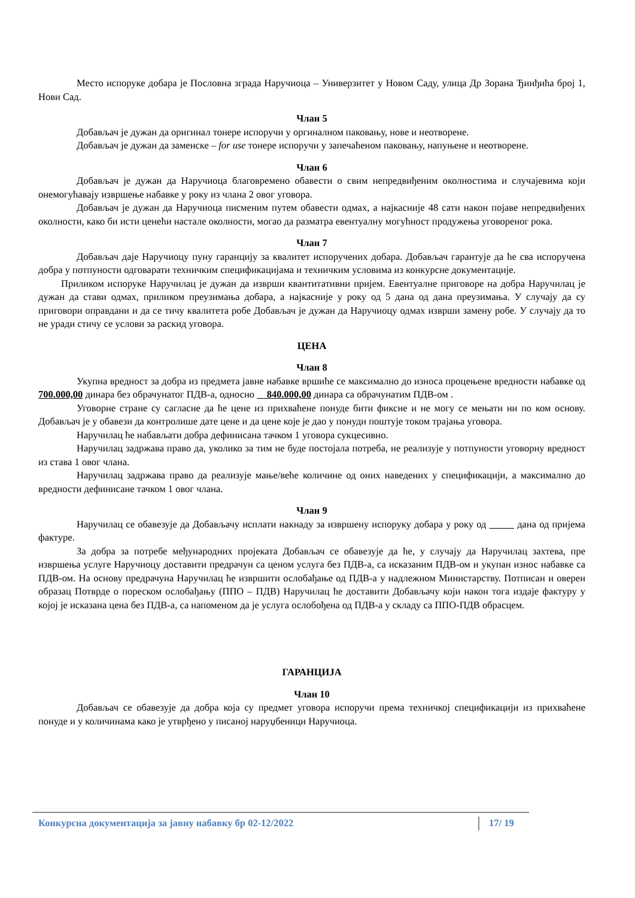Место испоруке добара је Пословна зграда Наручиоца – Универзитет у Новом Саду, улица Др Зорана Ђинђића број 1, Нови Сад.
Члан 5
Добављач је дужан да оригинал тонере испоручи у оргиналном паковању, нове и неотворене.
Добављач је дужан да заменске – for use тонере испоручи у запечаћеном паковању, напуњене и неотворене.
Члан 6
Добављач је дужан да Наручиоца благовремено обавести о свим непредвиђеним околностима и случајевима који онемогућавају извршење набавке у року из члана 2 овог уговора.
Добављач је дужан да Наручиоца писменим путем обавести одмах, а најкасније 48 сати након појаве непредвиђених околности, како би исти ценећи настале околности, могао да разматра евентуалну могућност продужења уговореног рока.
Члан 7
Добављач даје Наручиоцу пуну гаранцију за квалитет испоручених добара. Добављач гарантује да ће сва испоручена добра у потпуности одговарати техничким спецификацијама и техничким условима из конкурсне документације.
Приликом испоруке Наручилац је дужан да изврши квантитативни пријем. Евентуалне приговоре на добра Наручилац је дужан да стави одмах, приликом преузимања добара, а најкасније у року од 5 дана од дана преузимања. У случају да су приговори оправдани и да се тичу квалитета робе Добављач је дужан да Наручиоцу одмах изврши замену робе. У случају да то не уради стичу се услови за раскид уговора.
ЦЕНА
Члан 8
Укупна вредност за добра из предмета јавне набавке вршиће се максимално до износа процењене вредности набавке од 700.000,00 динара без обрачунатог ПДВ-а, односно 840.000,00 динара са обрачунатим ПДВ-ом .
Уговорне стране су сагласне да ће цене из прихваћене понуде бити фиксне и не могу се мењати ни по ком основу. Добављач је у обавези да контролише дате цене и да цене које је дао у понуди поштује током трајања уговора.
Наручилац ће набављати добра дефинисана тачком 1 уговора сукцесивно.
Наручилац задржава право да, уколико за тим не буде постојала потреба, не реализује у потпуности уговорну вредност из става 1 овог члана.
Наручилац задржава право да реализује мање/веће количине од оних наведених у спецификацији, а максимално до вредности дефинисане тачком 1 овог члана.
Члан 9
Наручилац се обавезује да Добављачу исплати накнаду за извршену испоруку добара у року од дана од пријема фактуре.
За добра за потребе међународних пројеката Добављач се обавезује да ће, у случају да Наручилац захтева, пре извршења услуге Наручиоцу доставити предрачун са ценом услуга без ПДВ-а, са исказаним ПДВ-ом и укупан износ набавке са ПДВ-ом. На основу предрачуна Наручилац ће извршити ослобађање од ПДВ-а у надлежном Министарству. Потписан и оверен образац Потврде о пореском ослобађању (ППО – ПДВ) Наручилац ће доставити Добављачу који након тога издаје фактуру у којој је исказана цена без ПДВ-а, са напоменом да је услуга ослобођена од ПДВ-а у складу са ППО-ПДВ обрасцем.
ГАРАНЦИЈА
Члан 10
Добављач се обавезује да добра која су предмет уговора испоручи према техничкој спецификацији из прихваћене понуде и у количинама како је утврђено у писаној наруџбеници Наручиоца.
Конкурсна документација за јавну набавку бр 02-12/2022 17/ 19